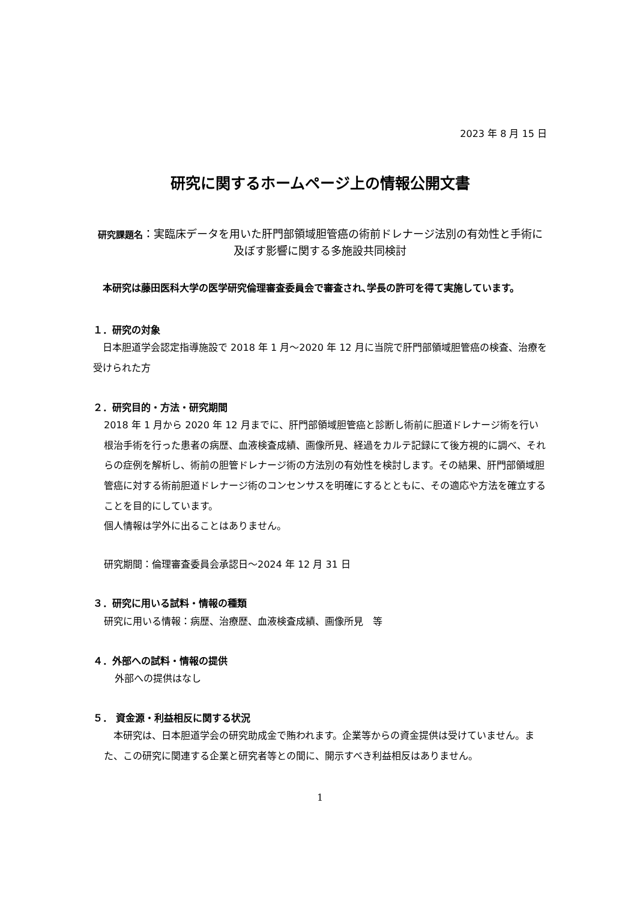2023 年 8 月 15 日
研究に関するホームページ上の情報公開文書
研究課題名：実臨床データを用いた肝門部領域胆管癌の術前ドレナージ法別の有効性と手術に及ぼす影響に関する多施設共同検討
本研究は藤田医科大学の医学研究倫理審査委員会で審査され､学長の許可を得て実施しています。
１．研究の対象
日本胆道学会認定指導施設で 2018 年 1 月～2020 年 12 月に当院で肝門部領域胆管癌の検査、治療を受けられた方
２．研究目的・方法・研究期間
2018 年 1 月から 2020 年 12 月までに、肝門部領域胆管癌と診断し術前に胆道ドレナージ術を行い根治手術を行った患者の病歴、血液検査成績、画像所見、経過をカルテ記録にて後方視的に調べ、それらの症例を解析し、術前の胆管ドレナージ術の方法別の有効性を検討します。その結果、肝門部領域胆管癌に対する術前胆道ドレナージ術のコンセンサスを明確にするとともに、その適応や方法を確立することを目的にしています。
個人情報は学外に出ることはありません。
研究期間：倫理審査委員会承認日～2024 年 12 月 31 日
３．研究に用いる試料・情報の種類
研究に用いる情報：病歴、治療歴、血液検査成績、画像所見　等
４．外部への試料・情報の提供
外部への提供はなし
５． 資金源・利益相反に関する状況
本研究は、日本胆道学会の研究助成金で賄われます。企業等からの資金提供は受けていません。また、この研究に関連する企業と研究者等との間に、開示すべき利益相反はありません。
1